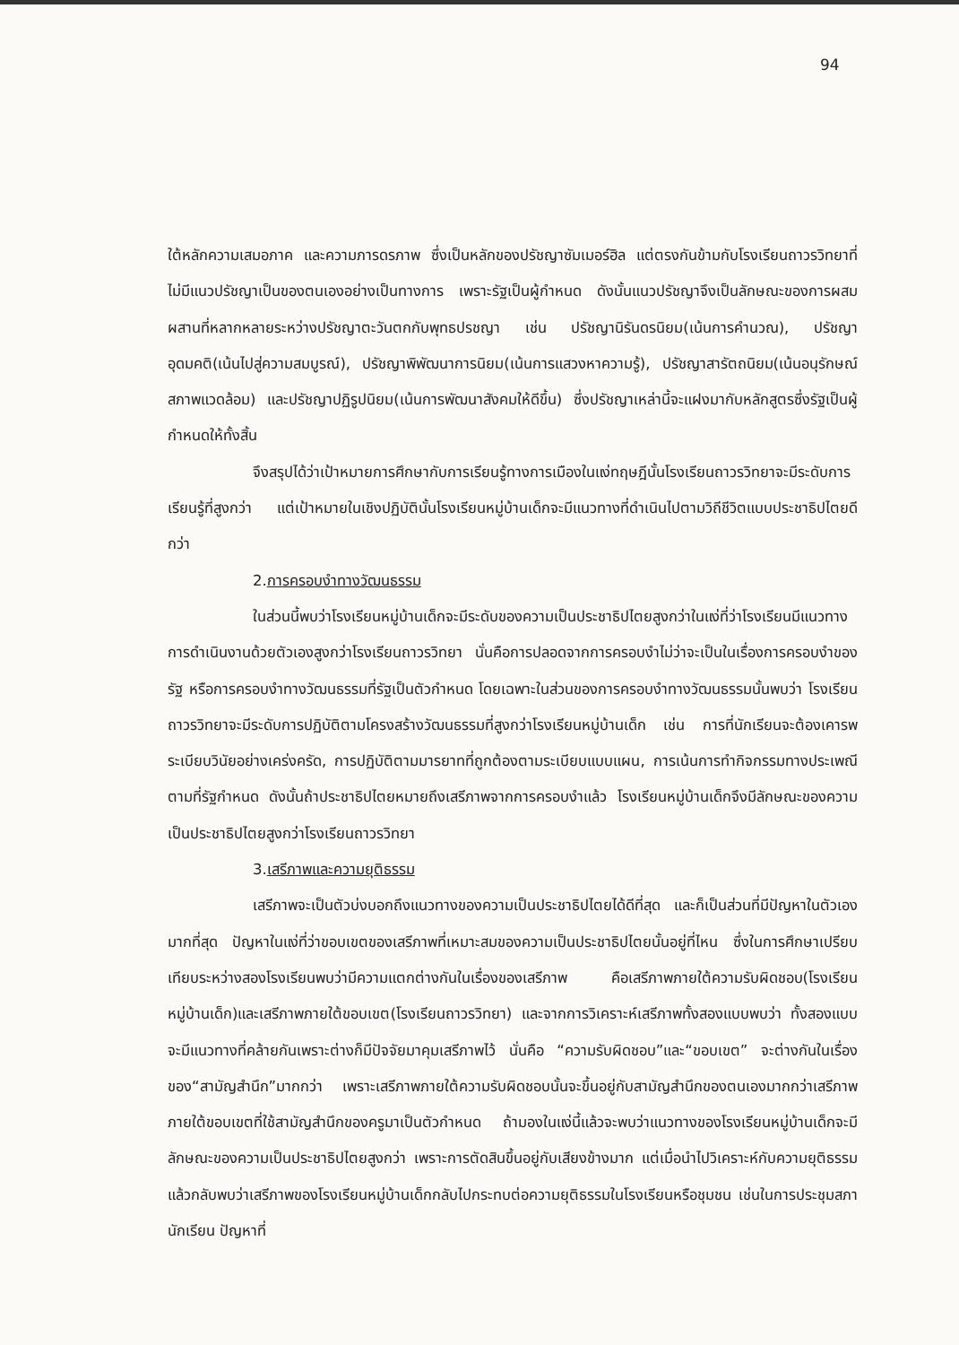94
ใต้หลักความเสมอภาค และความภารดรภาพ ซึ่งเป็นหลักของปรัชญาซัมเมอร์ฮิล แต่ตรงกันข้ามกับโรงเรียนถาวรวิทยาที่ไม่มีแนวปรัชญาเป็นของตนเองอย่างเป็นทางการ เพราะรัฐเป็นผู้กำหนด ดังนั้นแนวปรัชญาจึงเป็นลักษณะของการผสมผสานที่หลากหลายระหว่างปรัชญาตะวันตกกับพุทธปรชญา เช่น ปรัชญานิรันดรนิยม(เน้นการคำนวณ), ปรัชญาอุดมคติ(เน้นไปสู่ความสมบูรณ์), ปรัชญาพิพัฒนาการนิยม(เน้นการแสวงหาความรู้), ปรัชญาสารัตถนิยม(เน้นอนุรักษณ์สภาพแวดล้อม) และปรัชญาปฏิรูปนิยม(เน้นการพัฒนาสังคมให้ดีขึ้น) ซึ่งปรัชญาเหล่านี้จะแฝงมากับหลักสูตรซึ่งรัฐเป็นผู้กำหนดให้ทั้งสิ้น
จึงสรุปได้ว่าเป้าหมายการศึกษากับการเรียนรู้ทางการเมืองในแง่ทฤษฎีนั้นโรงเรียนถาวรวิทยาจะมีระดับการเรียนรู้ที่สูงกว่า แต่เป้าหมายในเชิงปฏิบัตินั้นโรงเรียนหมู่บ้านเด็กจะมีแนวทางที่ดำเนินไปตามวิถีชีวิตแบบประชาธิปไตยดีกว่า
2.การครอบงำทางวัฒนธรรม
ในส่วนนี้พบว่าโรงเรียนหมู่บ้านเด็กจะมีระดับของความเป็นประชาธิปไตยสูงกว่าในแง่ที่ว่าโรงเรียนมีแนวทางการดำเนินงานด้วยตัวเองสูงกว่าโรงเรียนถาวรวิทยา นั่นคือการปลอดจากการครอบงำไม่ว่าจะเป็นในเรื่องการครอบงำของรัฐ หรือการครอบงำทางวัฒนธรรมที่รัฐเป็นตัวกำหนด โดยเฉพาะในส่วนของการครอบงำทางวัฒนธรรมนั้นพบว่า โรงเรียนถาวรวิทยาจะมีระดับการปฏิบัติตามโครงสร้างวัฒนธรรมที่สูงกว่าโรงเรียนหมู่บ้านเด็ก เช่น การที่นักเรียนจะต้องเคารพระเบียบวินัยอย่างเคร่งครัด, การปฏิบัติตามมารยาทที่ถูกต้องตามระเบียบแบบแผน, การเน้นการทำกิจกรรมทางประเพณีตามที่รัฐกำหนด ดังนั้นถ้าประชาธิปไตยหมายถึงเสรีภาพจากการครอบงำแล้ว โรงเรียนหมู่บ้านเด็กจึงมีลักษณะของความเป็นประชาธิปไตยสูงกว่าโรงเรียนถาวรวิทยา
3.เสรีภาพและความยุติธรรม
เสรีภาพจะเป็นตัวบ่งบอกถึงแนวทางของความเป็นประชาธิปไตยได้ดีที่สุด และก็เป็นส่วนที่มีปัญหาในตัวเองมากที่สุด ปัญหาในแง่ที่ว่าขอบเขตของเสรีภาพที่เหมาะสมของความเป็นประชาธิปไตยนั้นอยู่ที่ไหน ซึ่งในการศึกษาเปรียบเทียบระหว่างสองโรงเรียนพบว่ามีความแตกต่างกันในเรื่องของเสรีภาพ คือเสรีภาพภายใต้ความรับผิดชอบ(โรงเรียนหมู่บ้านเด็ก)และเสรีภาพภายใต้ขอบเขต(โรงเรียนถาวรวิทยา) และจากการวิเคราะห์เสรีภาพทั้งสองแบบพบว่า ทั้งสองแบบจะมีแนวทางที่คล้ายกันเพราะต่างก็มีปัจจัยมาคุมเสรีภาพไว้ นั่นคือ “ความรับผิดชอบ”และ“ขอบเขต” จะต่างกันในเรื่องของ“สามัญสำนึก”มากกว่า เพราะเสรีภาพภายใต้ความรับผิดชอบนั้นจะขึ้นอยู่กับสามัญสำนึกของตนเองมากกว่าเสรีภาพภายใต้ขอบเขตที่ใช้สามัญสำนึกของครูมาเป็นตัวกำหนด ถ้ามองในแง่นี้แล้วจะพบว่าแนวทางของโรงเรียนหมู่บ้านเด็กจะมีลักษณะของความเป็นประชาธิปไตยสูงกว่า เพราะการตัดสินขึ้นอยู่กับเสียงข้างมาก แต่เมื่อนำไปวิเคราะห์กับความยุติธรรมแล้วกลับพบว่าเสรีภาพของโรงเรียนหมู่บ้านเด็กกลับไปกระทบต่อความยุติธรรมในโรงเรียนหรือชุมชน เช่นในการประชุมสภานักเรียน ปัญหาที่